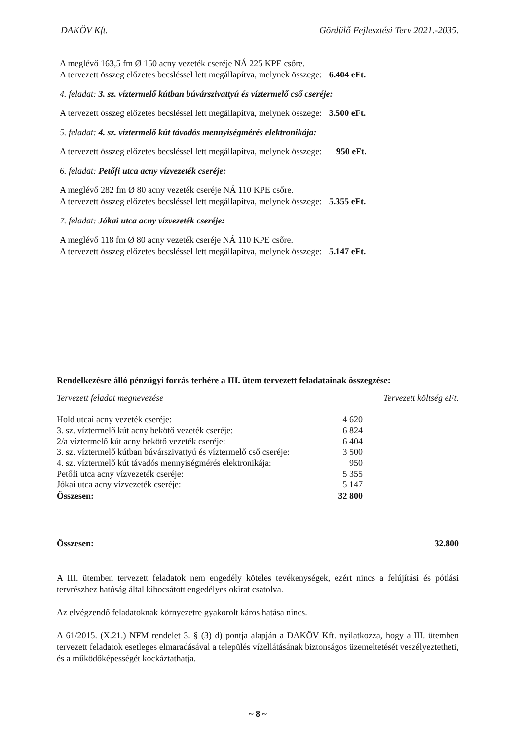DAKÖV Kft. Gördülő Fejlesztési Terv 2021.-2035.
A meglévő 163,5 fm Ø 150 acny vezeték cseréje NÁ 225 KPE csőre.
A tervezett összeg előzetes becsléssel lett megállapítva, melynek összege: 6.404 eFt.
4. feladat: 3. sz. víztermelő kútban búvárszivattyú és víztermelő cső cseréje:
A tervezett összeg előzetes becsléssel lett megállapítva, melynek összege: 3.500 eFt.
5. feladat: 4. sz. víztermelő kút távadós mennyiségmérés elektronikája:
A tervezett összeg előzetes becsléssel lett megállapítva, melynek összege: 950 eFt.
6. feladat: Petőfi utca acny vízvezeték cseréje:
A meglévő 282 fm Ø 80 acny vezeték cseréje NÁ 110 KPE csőre.
A tervezett összeg előzetes becsléssel lett megállapítva, melynek összege: 5.355 eFt.
7. feladat: Jókai utca acny vízvezeték cseréje:
A meglévő 118 fm Ø 80 acny vezeték cseréje NÁ 110 KPE csőre.
A tervezett összeg előzetes becsléssel lett megállapítva, melynek összege: 5.147 eFt.
Rendelkezésre álló pénzügyi forrás terhére a III. ütem tervezett feladatainak összegzése:
Tervezett feladat megnevezése Tervezett költség eFt.
| Hold utcai acny vezeték cseréje: | 4 620 |
| 3. sz. víztermelő kút acny bekötő vezeték cseréje: | 6 824 |
| 2/a víztermelő kút acny bekötő vezeték cseréje: | 6 404 |
| 3. sz. víztermelő kútban búvárszivattyú és víztermelő cső cseréje: | 3 500 |
| 4. sz. víztermelő kút távadós mennyiségmérés elektronikája: | 950 |
| Petőfi utca acny vízvezeték cseréje: | 5 355 |
| Jókai utca acny vízvezeték cseréje: | 5 147 |
| Összesen: | 32 800 |
Összesen: 32.800
A III. ütemben tervezett feladatok nem engedély köteles tevékenységek, ezért nincs a felújítási és pótlási tervrészhez hatóság által kibocsátott engedélyes okirat csatolva.
Az elvégzendő feladatoknak környezetre gyakorolt káros hatása nincs.
A 61/2015. (X.21.) NFM rendelet 3. § (3) d) pontja alapján a DAKÖV Kft. nyilatkozza, hogy a III. ütemben tervezett feladatok esetleges elmaradásával a település vízellátásának biztonságos üzemeltetését veszélyeztetheti, és a működőképességét kockáztathatja.
~ 8 ~